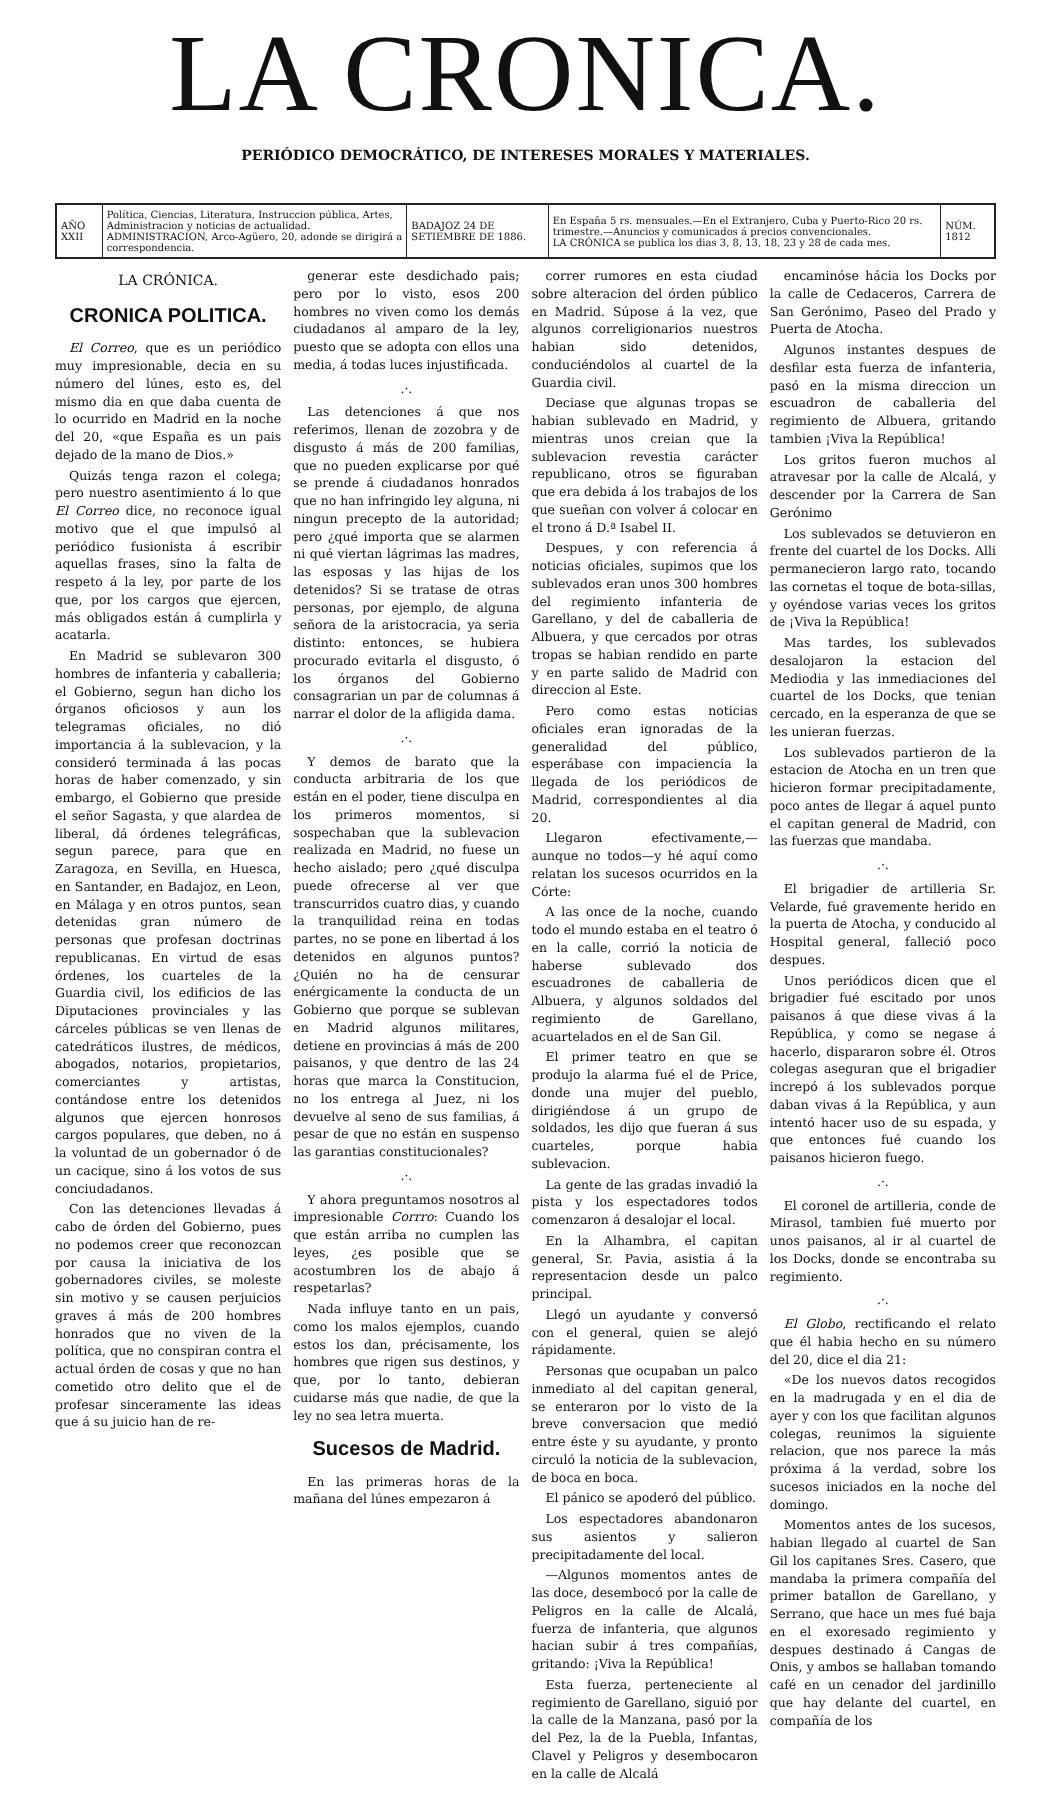LA CRONICA.
PERIÓDICO DEMOCRÁTICO, DE INTERESES MORALES Y MATERIALES.
| AÑO XXII | Política, Ciencias, Literatura, Instruccion pública, Artes, Administracion y noticias de actualidad. ADMINISTRACION, Arco-Agüero, 20, adonde se dirigirá a correspondencia. | BADAJOZ 24 DE SETIEMBRE DE 1886. | En España 5 rs. mensuales.—En el Extranjero, Cuba y Puerto-Rico 20 rs. trimestre.—Anuncios y comunicados á precios convencionales. LA CRÓNICA se publica los dias 3, 8, 13, 18, 23 y 28 de cada mes. | NÚM. 1812 |
LA CRÓNICA.
CRONICA POLITICA.
El Correo, que es un periódico muy impresionable, decia en su número del lúnes, esto es, del mismo dia en que daba cuenta de lo ocurrido en Madrid en la noche del 20, «que España es un pais dejado de la mano de Dios.»
Quizás tenga razon el colega; pero nuestro asentimiento á lo que El Correo dice, no reconoce igual motivo que el que impulsó al periódico fusionista á escribir aquellas frases, sino la falta de respeto á la ley, por parte de los que, por los cargos que ejercen, más obligados están á cumplirla y acatarla.
En Madrid se sublevaron 300 hombres de infanteria y caballeria; el Gobierno, segun han dicho los órganos oficiosos y aun los telegramas oficiales, no dió importancia á la sublevacion, y la consideró terminada á las pocas horas de haber comenzado, y sin embargo, el Gobierno que preside el señor Sagasta, y que alardea de liberal, dá órdenes telegráficas, segun parece, para que en Zaragoza, en Sevilla, en Huesca, en Santander, en Badajoz, en Leon, en Málaga y en otros puntos, sean detenidas gran número de personas que profesan doctrinas republicanas. En virtud de esas órdenes, los cuarteles de la Guardia civil, los edificios de las Diputaciones provinciales y las cárceles públicas se ven llenas de catedráticos ilustres, de médicos, abogados, notarios, propietarios, comerciantes y artistas, contándose entre los detenidos algunos que ejercen honrosos cargos populares, que deben, no á la voluntad de un gobernador ó de un cacique, sino á los votos de sus conciudadanos.
Con las detenciones llevadas á cabo de órden del Gobierno, pues no podemos creer que reconozcan por causa la iniciativa de los gobernadores civiles, se moleste sin motivo y se causen perjuicios graves á más de 200 hombres honrados que no viven de la política, que no conspiran contra el actual órden de cosas y que no han cometido otro delito que el de profesar sinceramente las ideas que á su juicio han de re-
generar este desdichado pais; pero por lo visto, esos 200 hombres no viven como los demás ciudadanos al amparo de la ley, puesto que se adopta con ellos una media, á todas luces injustificada.
.·.
Las detenciones á que nos referimos, llenan de zozobra y de disgusto á más de 200 familias, que no pueden explicarse por qué se prende á ciudadanos honrados que no han infringido ley alguna, ni ningun precepto de la autoridad; pero ¿qué importa que se alarmen ni qué viertan lágrimas las madres, las esposas y las hijas de los detenidos? Si se tratase de otras personas, por ejemplo, de alguna señora de la aristocracia, ya seria distinto: entonces, se hubiera procurado evitarla el disgusto, ó los órganos del Gobierno consagrarian un par de columnas á narrar el dolor de la afligida dama.
.·.
Y demos de barato que la conducta arbitraria de los que están en el poder, tiene disculpa en los primeros momentos, si sospechaban que la sublevacion realizada en Madrid, no fuese un hecho aislado; pero ¿qué disculpa puede ofrecerse al ver que transcurridos cuatro dias, y cuando la tranquilidad reina en todas partes, no se pone en libertad á los detenidos en algunos puntos? ¿Quién no ha de censurar enérgicamente la conducta de un Gobierno que porque se sublevan en Madrid algunos militares, detiene en provincias á más de 200 paisanos, y que dentro de las 24 horas que marca la Constitucion, no los entrega al Juez, ni los devuelve al seno de sus familias, á pesar de que no están en suspenso las garantias constitucionales?
.·.
Y ahora preguntamos nosotros al impresionable Corrro: Cuando los que están arriba no cumplen las leyes, ¿es posible que se acostumbren los de abajo á respetarlas?
Nada influye tanto en un pais, como los malos ejemplos, cuando estos los dan, précisamente, los hombres que rigen sus destinos, y que, por lo tanto, debieran cuidarse más que nadie, de que la ley no sea letra muerta.
Sucesos de Madrid.
En las primeras horas de la mañana del lúnes empezaron á
correr rumores en esta ciudad sobre alteracion del órden público en Madrid. Súpose á la vez, que algunos correligionarios nuestros habian sido detenidos, conduciéndolos al cuartel de la Guardia civil.
Deciase que algunas tropas se habian sublevado en Madrid, y mientras unos creian que la sublevacion revestia carácter republicano, otros se figuraban que era debida á los trabajos de los que sueñan con volver á colocar en el trono á D.ª Isabel II.
Despues, y con referencia á noticias oficiales, supimos que los sublevados eran unos 300 hombres del regimiento infanteria de Garellano, y del de caballeria de Albuera, y que cercados por otras tropas se habian rendido en parte y en parte salido de Madrid con direccion al Este.
Pero como estas noticias oficiales eran ignoradas de la generalidad del público, esperábase con impaciencia la llegada de los periódicos de Madrid, correspondientes al dia 20.
Llegaron efectivamente,—aunque no todos—y hé aquí como relatan los sucesos ocurridos en la Córte:
A las once de la noche, cuando todo el mundo estaba en el teatro ó en la calle, corrió la noticia de haberse sublevado dos escuadrones de caballeria de Albuera, y algunos soldados del regimiento de Garellano, acuartelados en el de San Gil.
El primer teatro en que se produjo la alarma fué el de Price, donde una mujer del pueblo, dirigiéndose á un grupo de soldados, les dijo que fueran á sus cuarteles, porque habia sublevacion.
La gente de las gradas invadió la pista y los espectadores todos comenzaron á desalojar el local.
En la Alhambra, el capitan general, Sr. Pavia, asistia á la representacion desde un palco principal.
Llegó un ayudante y conversó con el general, quien se alejó rápidamente.
Personas que ocupaban un palco inmediato al del capitan general, se enteraron por lo visto de la breve conversacion que medió entre éste y su ayudante, y pronto circuló la noticia de la sublevacion, de boca en boca.
El pánico se apoderó del público.
Los espectadores abandonaron sus asientos y salieron precipitadamente del local.
—Algunos momentos antes de las doce, desembocó por la calle de Peligros en la calle de Alcalá, fuerza de infanteria, que algunos hacian subir á tres compañías, gritando: ¡Viva la República!
Esta fuerza, perteneciente al regimiento de Garellano, siguió por la calle de la Manzana, pasó por la del Pez, la de la Puebla, Infantas, Clavel y Peligros y desembocaron en la calle de Alcalá
encaminóse hácia los Docks por la calle de Cedaceros, Carrera de San Gerónimo, Paseo del Prado y Puerta de Atocha.
Algunos instantes despues de desfilar esta fuerza de infanteria, pasó en la misma direccion un escuadron de caballeria del regimiento de Albuera, gritando tambien ¡Viva la República!
Los gritos fueron muchos al atravesar por la calle de Alcalá, y descender por la Carrera de San Gerónimo
Los sublevados se detuvieron en frente del cuartel de los Docks. Alli permanecieron largo rato, tocando las cornetas el toque de bota-sillas, y oyéndose varias veces los gritos de ¡Viva la República!
Mas tardes, los sublevados desalojaron la estacion del Mediodia y las inmediaciones del cuartel de los Docks, que tenian cercado, en la esperanza de que se les unieran fuerzas.
Los sublevados partieron de la estacion de Atocha en un tren que hicieron formar precipitadamente, poco antes de llegar á aquel punto el capitan general de Madrid, con las fuerzas que mandaba.
.·.
El brigadier de artilleria Sr. Velarde, fué gravemente herido en la puerta de Atocha, y conducido al Hospital general, falleció poco despues.
Unos periódicos dicen que el brigadier fué escitado por unos paisanos á que diese vivas á la República, y como se negase á hacerlo, dispararon sobre él. Otros colegas aseguran que el brigadier increpó á los sublevados porque daban vivas á la República, y aun intentó hacer uso de su espada, y que entonces fué cuando los paisanos hicieron fuego.
.·.
El coronel de artilleria, conde de Mirasol, tambien fué muerto por unos paisanos, al ir al cuartel de los Docks, donde se encontraba su regimiento.
.·.
El Globo, rectificando el relato que él habia hecho en su número del 20, dice el dia 21:
«De los nuevos datos recogidos en la madrugada y en el dia de ayer y con los que facilitan algunos colegas, reunimos la siguiente relacion, que nos parece la más próxima á la verdad, sobre los sucesos iniciados en la noche del domingo.
Momentos antes de los sucesos, habian llegado al cuartel de San Gil los capitanes Sres. Casero, que mandaba la primera compañía del primer batallon de Garellano, y Serrano, que hace un mes fué baja en el exoresado regimiento y despues destinado á Cangas de Onis, y ambos se hallaban tomando café en un cenador del jardinillo que hay delante del cuartel, en compañía de los